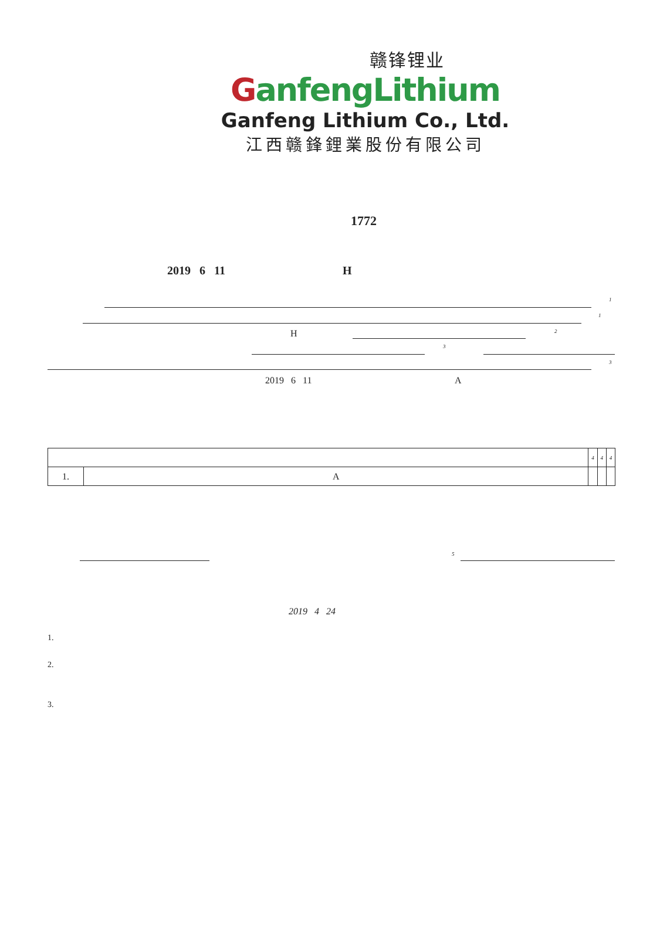赣锋锂业
GanfengLithium
Ganfeng Lithium Co., Ltd.
江西赣鋒鋰業股份有限公司
1772
2019 6 11 H
1
1
H 2
3
3
2019 6 11 A
| | | 4 | 4 | 4 |
| 1. | A | | | |
5
2019 4 24
1.
2.
3.